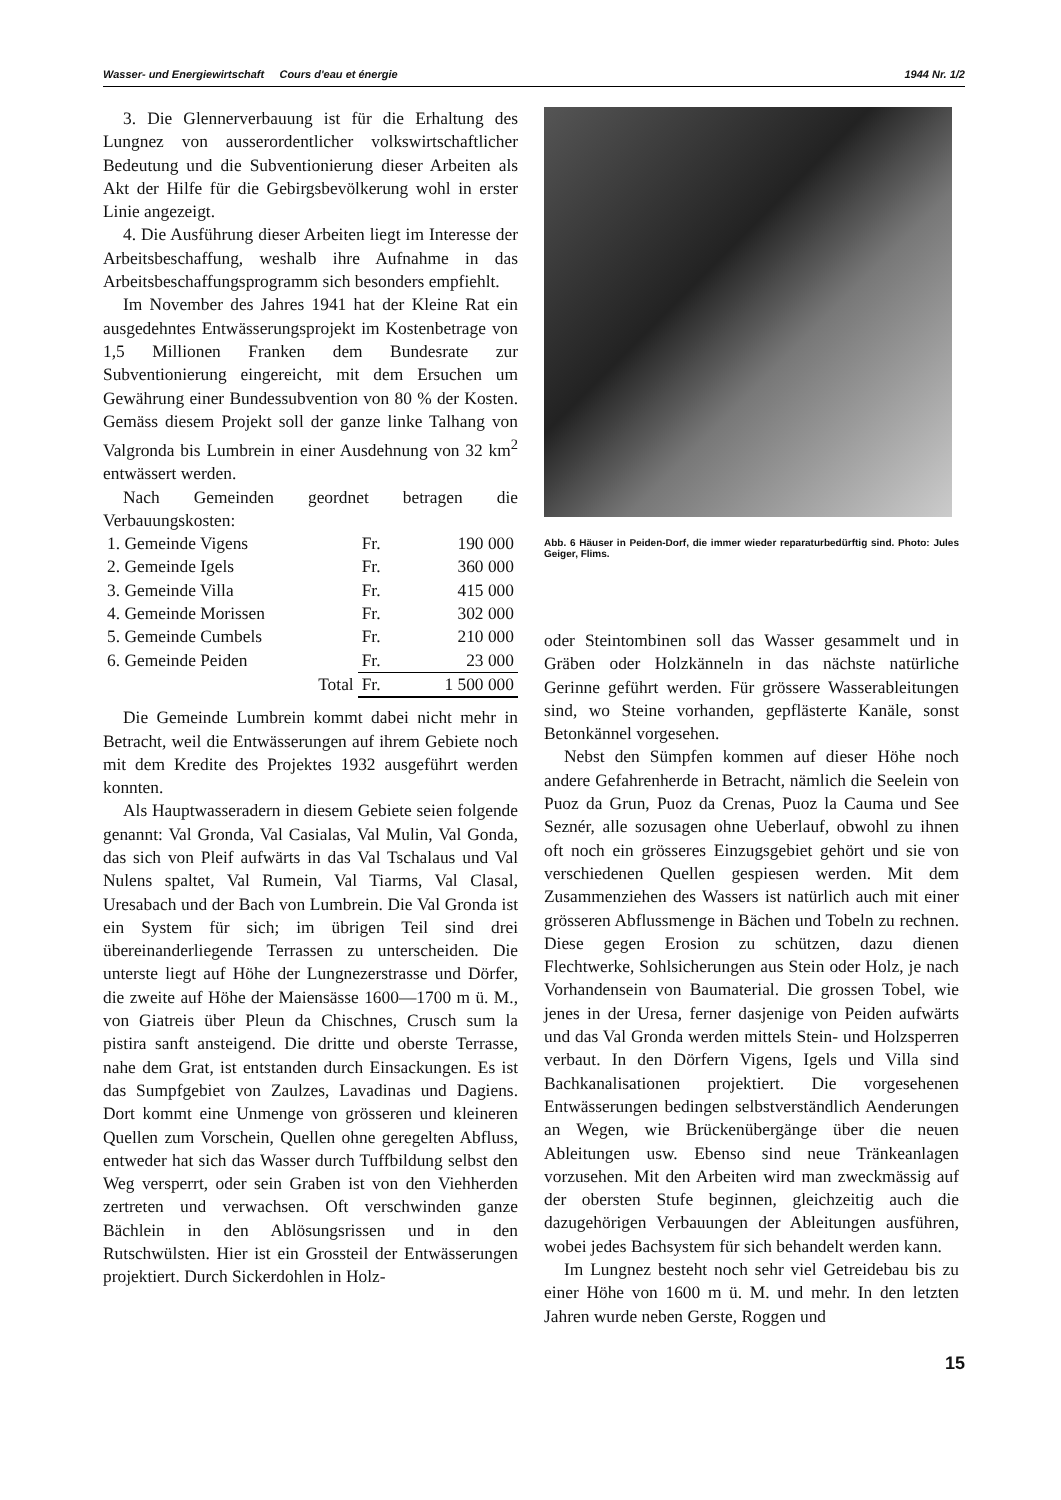Wasser- und Energiewirtschaft Cours d'eau et énergie 1944 Nr. 1/2
3. Die Glennerverbauung ist für die Erhaltung des Lungnez von ausserordentlicher volkswirtschaftlicher Bedeutung und die Subventionierung dieser Arbeiten als Akt der Hilfe für die Gebirgsbevölkerung wohl in erster Linie angezeigt.
4. Die Ausführung dieser Arbeiten liegt im Interesse der Arbeitsbeschaffung, weshalb ihre Aufnahme in das Arbeitsbeschaffungsprogramm sich besonders empfiehlt.
Im November des Jahres 1941 hat der Kleine Rat ein ausgedehntes Entwässerungsprojekt im Kostenbetrage von 1,5 Millionen Franken dem Bundesrate zur Subventionierung eingereicht, mit dem Ersuchen um Gewährung einer Bundessubvention von 80 % der Kosten. Gemäss diesem Projekt soll der ganze linke Talhang von Valgronda bis Lumbrein in einer Ausdehnung von 32 km<sup>2</sup> entwässert werden.
Nach Gemeinden geordnet betragen die Verbauungskosten:
| 1. Gemeinde Vigens | Fr. | 190 000 |
| 2. Gemeinde Igels | Fr. | 360 000 |
| 3. Gemeinde Villa | Fr. | 415 000 |
| 4. Gemeinde Morissen | Fr. | 302 000 |
| 5. Gemeinde Cumbels | Fr. | 210 000 |
| 6. Gemeinde Peiden | Fr. | 23 000 |
| Total | Fr. | 1 500 000 |
Die Gemeinde Lumbrein kommt dabei nicht mehr in Betracht, weil die Entwässerungen auf ihrem Gebiete noch mit dem Kredite des Projektes 1932 ausgeführt werden konnten.
Als Hauptwasseradern in diesem Gebiete seien folgende genannt: Val Gronda, Val Casialas, Val Mulin, Val Gonda, das sich von Pleif aufwärts in das Val Tschalaus und Val Nulens spaltet, Val Rumein, Val Tiarms, Val Clasal, Uresabach und der Bach von Lumbrein. Die Val Gronda ist ein System für sich; im übrigen Teil sind drei übereinanderliegende Terrassen zu unterscheiden. Die unterste liegt auf Höhe der Lungnezerstrasse und Dörfer, die zweite auf Höhe der Maiensässe 1600—1700 m ü. M., von Giatreis über Pleun da Chischnes, Crusch sum la pistira sanft ansteigend. Die dritte und oberste Terrasse, nahe dem Grat, ist entstanden durch Einsackungen. Es ist das Sumpfgebiet von Zaulzes, Lavadinas und Dagiens. Dort kommt eine Unmenge von grösseren und kleineren Quellen zum Vorschein, Quellen ohne geregelten Abfluss, entweder hat sich das Wasser durch Tuffbildung selbst den Weg versperrt, oder sein Graben ist von den Viehherden zertreten und verwachsen. Oft verschwinden ganze Bächlein in den Ablösungsrissen und in den Rutschwülsten. Hier ist ein Grossteil der Entwässerungen projektiert. Durch Sickerdohlen in Holz-
Abb. 6 Häuser in Peiden-Dorf, die immer wieder reparaturbedürftig sind. Photo: Jules Geiger, Flims.
oder Steintombinen soll das Wasser gesammelt und in Gräben oder Holzkänneln in das nächste natürliche Gerinne geführt werden. Für grössere Wasserableitungen sind, wo Steine vorhanden, gepflästerte Kanäle, sonst Betonkännel vorgesehen.
Nebst den Sümpfen kommen auf dieser Höhe noch andere Gefahrenherde in Betracht, nämlich die Seelein von Puoz da Grun, Puoz da Crenas, Puoz la Cauma und See Seznér, alle sozusagen ohne Ueberlauf, obwohl zu ihnen oft noch ein grösseres Einzugsgebiet gehört und sie von verschiedenen Quellen gespiesen werden. Mit dem Zusammenziehen des Wassers ist natürlich auch mit einer grösseren Abflussmenge in Bächen und Tobeln zu rechnen. Diese gegen Erosion zu schützen, dazu dienen Flechtwerke, Sohlsicherungen aus Stein oder Holz, je nach Vorhandensein von Baumaterial. Die grossen Tobel, wie jenes in der Uresa, ferner dasjenige von Peiden aufwärts und das Val Gronda werden mittels Stein- und Holzsperren verbaut. In den Dörfern Vigens, Igels und Villa sind Bachkanalisationen projektiert. Die vorgesehenen Entwässerungen bedingen selbstverständlich Aenderungen an Wegen, wie Brückenübergänge über die neuen Ableitungen usw. Ebenso sind neue Tränkeanlagen vorzusehen. Mit den Arbeiten wird man zweckmässig auf der obersten Stufe beginnen, gleichzeitig auch die dazugehörigen Verbauungen der Ableitungen ausführen, wobei jedes Bachsystem für sich behandelt werden kann.
Im Lungnez besteht noch sehr viel Getreidebau bis zu einer Höhe von 1600 m ü. M. und mehr. In den letzten Jahren wurde neben Gerste, Roggen und
15